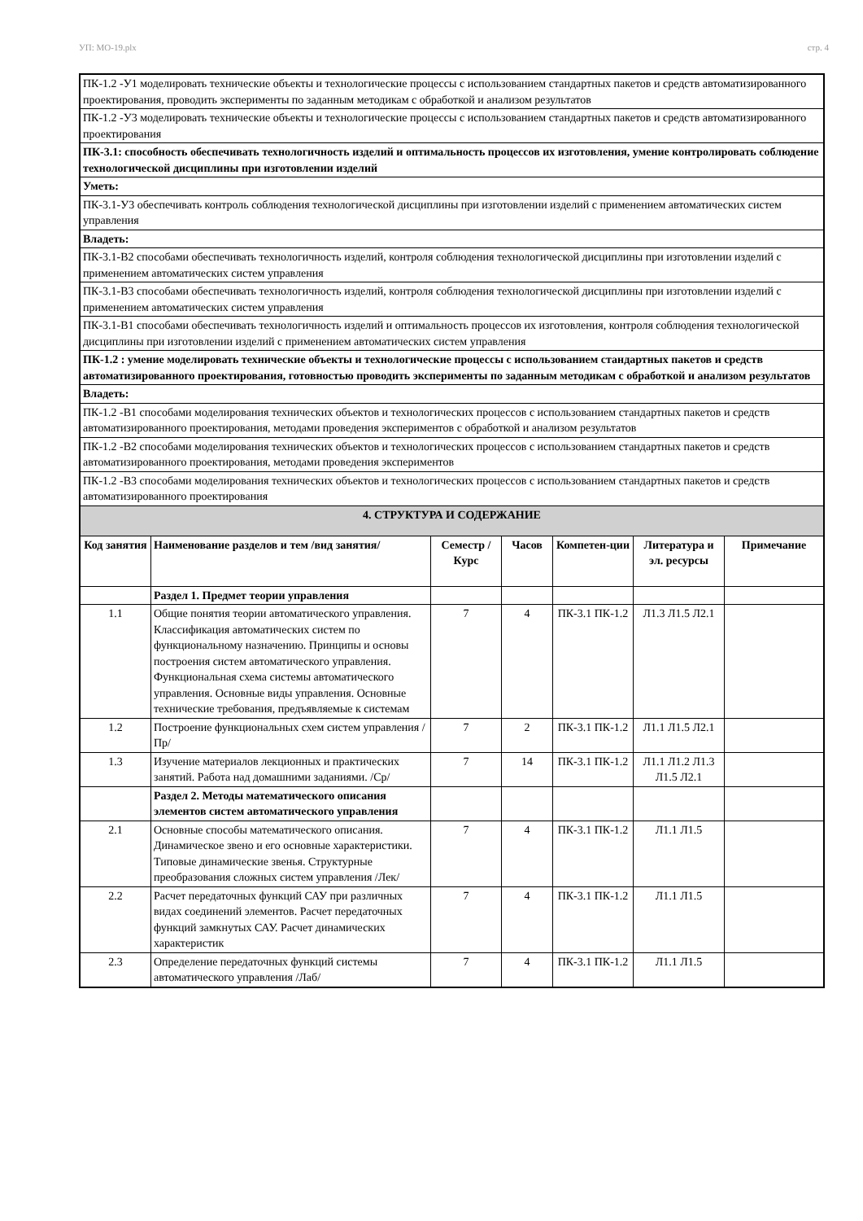УП: МО-19.plx стр. 4
| ПК-1.2 -У1 моделировать технические объекты и технологические процессы с использованием стандартных пакетов и средств автоматизированного проектирования, проводить эксперименты по заданным методикам с обработкой и анализом результатов | | | | | | |
| ПК-1.2 -У3 моделировать технические объекты и технологические процессы с использованием стандартных пакетов и средств автоматизированного проектирования | | | | | | |
| ПК-3.1: способность обеспечивать технологичность изделий и оптимальность процессов их изготовления, умение контролировать соблюдение технологической дисциплины при изготовлении изделий | | | | | | |
| Уметь: | | | | | | |
| ПК-3.1-У3 обеспечивать контроль соблюдения технологической дисциплины при изготовлении изделий с применением автоматических систем управления | | | | | | |
| Владеть: | | | | | | |
| ПК-3.1-В2 способами обеспечивать технологичность изделий, контроля соблюдения технологической дисциплины при изготовлении изделий с применением автоматических систем управления | | | | | | |
| ПК-3.1-В3 способами обеспечивать технологичность изделий, контроля соблюдения технологической дисциплины при изготовлении изделий с применением автоматических систем управления | | | | | | |
| ПК-3.1-В1 способами обеспечивать технологичность изделий и оптимальность процессов их изготовления, контроля соблюдения технологической дисциплины при изготовлении изделий с применением автоматических систем управления | | | | | | |
| ПК-1.2 : умение моделировать технические объекты и технологические процессы с использованием стандартных пакетов и средств автоматизированного проектирования, готовностью проводить эксперименты по заданным методикам с обработкой и анализом результатов | | | | | | |
| Владеть: | | | | | | |
| ПК-1.2 -В1 способами моделирования технических объектов и технологических процессов с использованием стандартных пакетов и средств автоматизированного проектирования, методами проведения экспериментов с обработкой и анализом результатов | | | | | | |
| ПК-1.2 -В2 способами моделирования технических объектов и технологических процессов с использованием стандартных пакетов и средств автоматизированного проектирования, методами проведения экспериментов | | | | | | |
| ПК-1.2 -В3 способами моделирования технических объектов и технологических процессов с использованием стандартных пакетов и средств автоматизированного проектирования | | | | | | |
| 4. СТРУКТУРА И СОДЕРЖАНИЕ | | | | | | |
| Код занятия | Наименование разделов и тем /вид занятия/ | Семестр / Курс | Часов | Компетен-ции | Литература и эл. ресурсы | Примечание |
| | Раздел 1. Предмет теории управления | | | | | |
| 1.1 | Общие понятия теории автоматического управления. Классификация автоматических систем по функциональному назначению. Принципы и основы построения систем автоматического управления. Функциональная схема системы автоматического управления. Основные виды управления. Основные технические требования, предъявляемые к системам | 7 | 4 | ПК-3.1 ПК-1.2 | Л1.3 Л1.5 Л2.1 | |
| 1.2 | Построение функциональных схем систем управления /Пр/ | 7 | 2 | ПК-3.1 ПК-1.2 | Л1.1 Л1.5 Л2.1 | |
| 1.3 | Изучение материалов лекционных и практических занятий. Работа над домашними заданиями. /Ср/ | 7 | 14 | ПК-3.1 ПК-1.2 | Л1.1 Л1.2 Л1.3 Л1.5 Л2.1 | |
| | Раздел 2. Методы математического описания элементов систем автоматического управления | | | | | |
| 2.1 | Основные способы математического описания. Динамическое звено и его основные характеристики. Типовые динамические звенья. Структурные преобразования сложных систем управления /Лек/ | 7 | 4 | ПК-3.1 ПК-1.2 | Л1.1 Л1.5 | |
| 2.2 | Расчет передаточных функций САУ при различных видах соединений элементов. Расчет передаточных функций замкнутых САУ. Расчет динамических характеристик | 7 | 4 | ПК-3.1 ПК-1.2 | Л1.1 Л1.5 | |
| 2.3 | Определение передаточных функций системы автоматического управления /Лаб/ | 7 | 4 | ПК-3.1 ПК-1.2 | Л1.1 Л1.5 | |